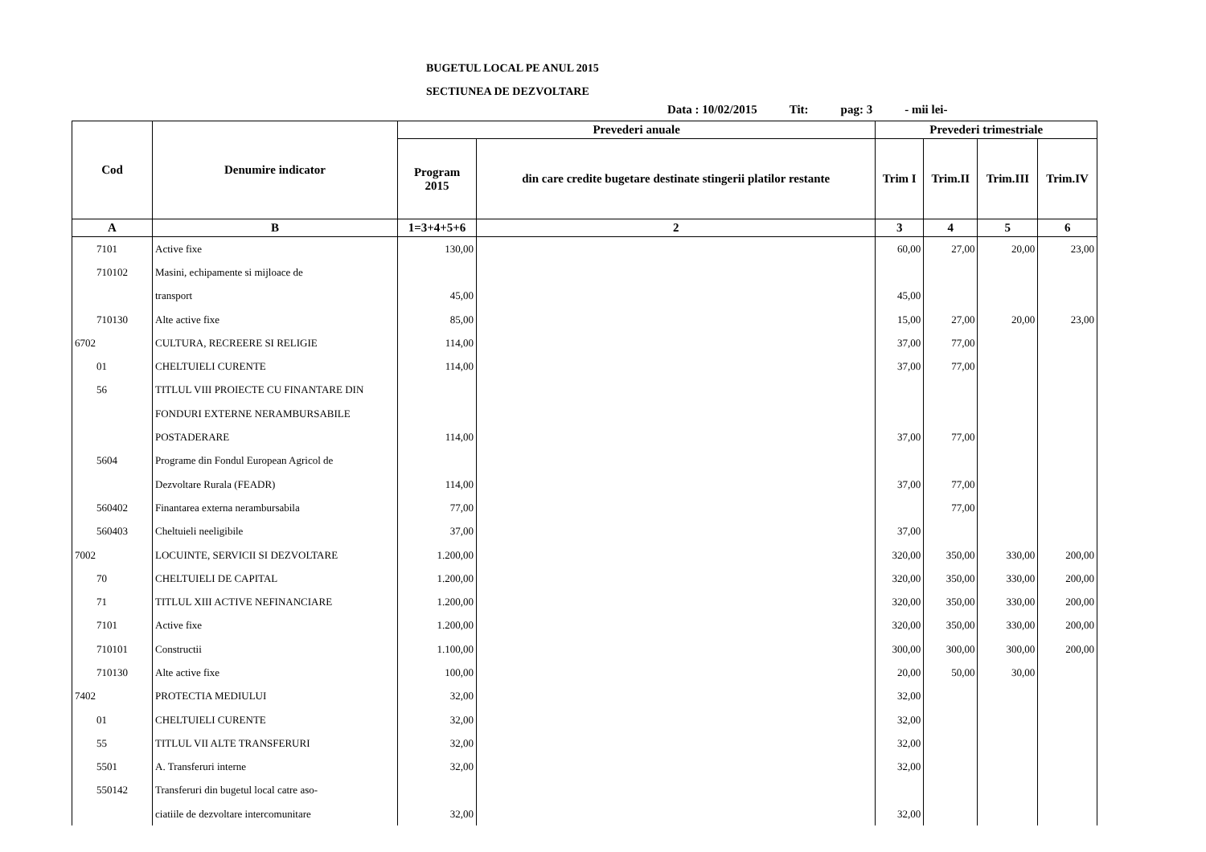BUGETUL LOCAL PE ANUL 2015
SECTIUNEA DE DEZVOLTARE
Data : 10/02/2015 Tit: pag: 3 - mii lei-
| Cod | Denumire indicator | Prevederi anuale | | Prevederi trimestriale | | | |
| --- | --- | --- | --- | --- | --- | --- | --- |
| | | Program 2015 | din care credite bugetare destinate stingerii platilor restante | Trim I | Trim.II | Trim.III | Trim.IV |
| A | B | 1=3+4+5+6 | 2 | 3 | 4 | 5 | 6 |
| 7101 | Active fixe | 130,00 | | 60,00 | 27,00 | 20,00 | 23,00 |
| 710102 | Masini, echipamente si mijloace de | | | | | | |
| | transport | 45,00 | | 45,00 | | | |
| 710130 | Alte active fixe | 85,00 | | 15,00 | 27,00 | 20,00 | 23,00 |
| 6702 | CULTURA, RECREERE SI RELIGIE | 114,00 | | 37,00 | 77,00 | | |
| 01 | CHELTUIELI CURENTE | 114,00 | | 37,00 | 77,00 | | |
| 56 | TITLUL VIII PROIECTE CU FINANTARE DIN | | | | | | |
| | FONDURI EXTERNE NERAMBURSABILE | | | | | | |
| | POSTADERARE | 114,00 | | 37,00 | 77,00 | | |
| 5604 | Programe din Fondul European Agricol de | | | | | | |
| | Dezvoltare Rurala (FEADR) | 114,00 | | 37,00 | 77,00 | | |
| 560402 | Finantarea externa nerambursabila | 77,00 | | | 77,00 | | |
| 560403 | Cheltuieli neeligibile | 37,00 | | 37,00 | | | |
| 7002 | LOCUINTE, SERVICII SI DEZVOLTARE | 1.200,00 | | 320,00 | 350,00 | 330,00 | 200,00 |
| 70 | CHELTUIELI DE CAPITAL | 1.200,00 | | 320,00 | 350,00 | 330,00 | 200,00 |
| 71 | TITLUL XIII ACTIVE NEFINANCIARE | 1.200,00 | | 320,00 | 350,00 | 330,00 | 200,00 |
| 7101 | Active fixe | 1.200,00 | | 320,00 | 350,00 | 330,00 | 200,00 |
| 710101 | Constructii | 1.100,00 | | 300,00 | 300,00 | 300,00 | 200,00 |
| 710130 | Alte active fixe | 100,00 | | 20,00 | 50,00 | 30,00 | |
| 7402 | PROTECTIA MEDIULUI | 32,00 | | 32,00 | | | |
| 01 | CHELTUIELI CURENTE | 32,00 | | 32,00 | | | |
| 55 | TITLUL VII ALTE TRANSFERURI | 32,00 | | 32,00 | | | |
| 5501 | A. Transferuri interne | 32,00 | | 32,00 | | | |
| 550142 | Transferuri din bugetul local catre aso- | | | | | | |
| | ciatiile de dezvoltare intercomunitare | 32,00 | | 32,00 | | | |